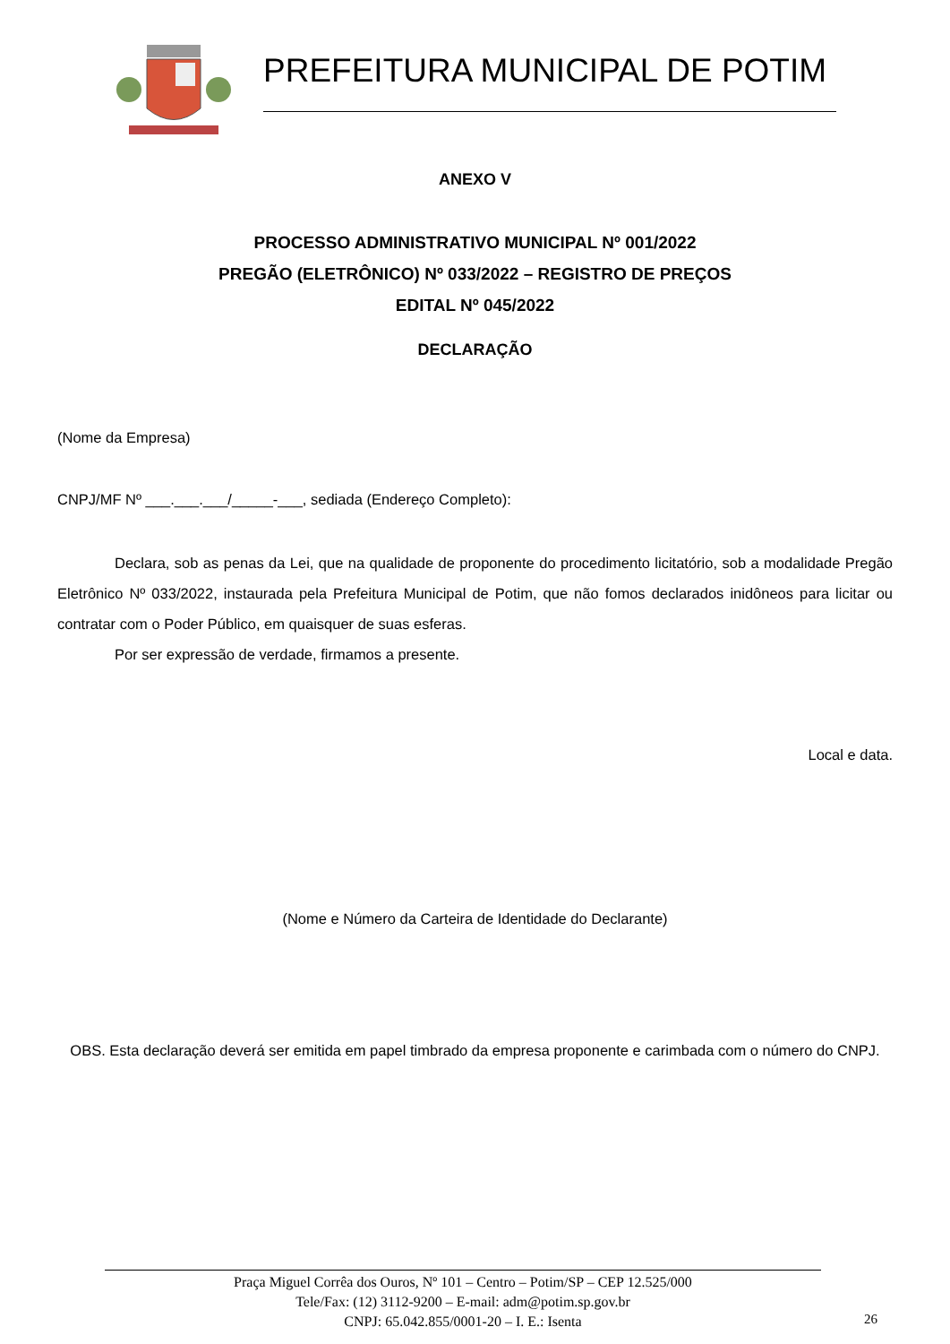PREFEITURA MUNICIPAL DE POTIM
ANEXO V
PROCESSO ADMINISTRATIVO MUNICIPAL Nº 001/2022
PREGÃO (ELETRÔNICO) Nº 033/2022 – REGISTRO DE PREÇOS
EDITAL Nº 045/2022
DECLARAÇÃO
(Nome da Empresa)
CNPJ/MF Nº ___.___.___/_____-___, sediada (Endereço Completo):
Declara, sob as penas da Lei, que na qualidade de proponente do procedimento licitatório, sob a modalidade Pregão Eletrônico Nº 033/2022, instaurada pela Prefeitura Municipal de Potim, que não fomos declarados inidôneos para licitar ou contratar com o Poder Público, em quaisquer de suas esferas.
Por ser expressão de verdade, firmamos a presente.
Local e data.
(Nome e Número da Carteira de Identidade do Declarante)
OBS. Esta declaração deverá ser emitida em papel timbrado da empresa proponente e carimbada com o número do CNPJ.
Praça Miguel Corrêa dos Ouros, Nº 101 – Centro – Potim/SP – CEP 12.525/000
Tele/Fax: (12) 3112-9200 – E-mail: adm@potim.sp.gov.br
CNPJ: 65.042.855/0001-20 – I. E.: Isenta
26